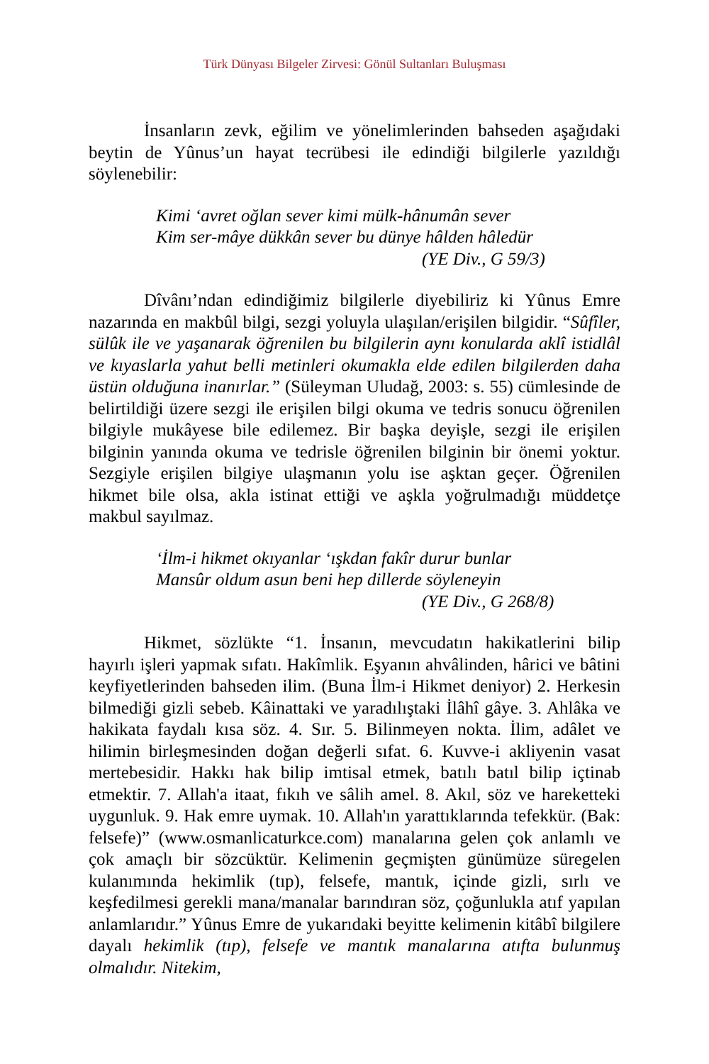Türk Dünyası Bilgeler Zirvesi: Gönül Sultanları Buluşması
İnsanların zevk, eğilim ve yönelimlerinden bahseden aşağıdaki beytin de Yûnus’un hayat tecrübesi ile edindiği bilgilerle yazıldığı söylenebilir:
Kimi ‘avret oğlan sever kimi mülk-hânumân sever
Kim ser-mâye dükkân sever bu dünye hâlden hâledür
(YE Div., G 59/3)
Dîvânı’ndan edindiğimiz bilgilerle diyebiliriz ki Yûnus Emre nazarında en makbûl bilgi, sezgi yoluyla ulaşılan/erişilen bilgidir. “Sûfîler, sülûk ile ve yaşanarak öğrenilen bu bilgilerin aynı konularda aklî istidlâl ve kıyaslarla yahut belli metinleri okumakla elde edilen bilgilerden daha üstün olduğuna inanırlar.” (Süleyman Uludağ, 2003: s. 55) cümlesinde de belirtildiği üzere sezgi ile erişilen bilgi okuma ve tedris sonucu öğrenilen bilgiyle mukâyese bile edilemez. Bir başka deyişle, sezgi ile erişilen bilginin yanında okuma ve tedrisle öğrenilen bilginin bir önemi yoktur. Sezgiyle erişilen bilgiye ulaşmanın yolu ise aşktan geçer. Öğrenilen hikmet bile olsa, akla istinat ettiği ve aşkla yoğrulmadığı müddetçe makbul sayılmaz.
‘İlm-i hikmet okıyanlar ‘ışkdan fakîr durur bunlar
Mansûr oldum asun beni hep dillerde söyleneyin
(YE Div., G 268/8)
Hikmet, sözlükte “1. İnsanın, mevcudatın hakikatlerini bilip hayırlı işleri yapmak sıfatı. Hakîmlik. Eşyanın ahvâlinden, hârici ve bâtini keyfiyetlerinden bahseden ilim. (Buna İlm-i Hikmet deniyor) 2. Herkesin bilmediği gizli sebeb. Kâinattaki ve yaradılıştaki İlâhî gâye. 3. Ahlâka ve hakikata faydalı kısa söz. 4. Sır. 5. Bilinmeyen nokta. İlim, adâlet ve hilimin birleşmesinden doğan değerli sıfat. 6. Kuvve-i akliyenin vasat mertebesidir. Hakkı hak bilip imtisal etmek, batılı batıl bilip içtinab etmektir. 7. Allah'a itaat, fıkıh ve sâlih amel. 8. Akıl, söz ve hareketteki uygunluk. 9. Hak emre uymak. 10. Allah'ın yarattıklarında tefekkür. (Bak: felsefe)” (www.osmanlicaturkce.com) manalarına gelen çok anlamlı ve çok amaçlı bir sözcüktür. Kelimenin geçmişten günümüze süregelen kulanımında hekimlik (tıp), felsefe, mantık, içinde gizli, sırlı ve keşfedilmesi gerekli mana/manalar barındıran söz, çoğunlukla atıf yapılan anlamlarıdır.” Yûnus Emre de yukarıdaki beyitte kelimenin kitâbî bilgilere dayalı hekimlik (tıp), felsefe ve mantık manalarına atıfta bulunmuş olmalıdır. Nitekim,